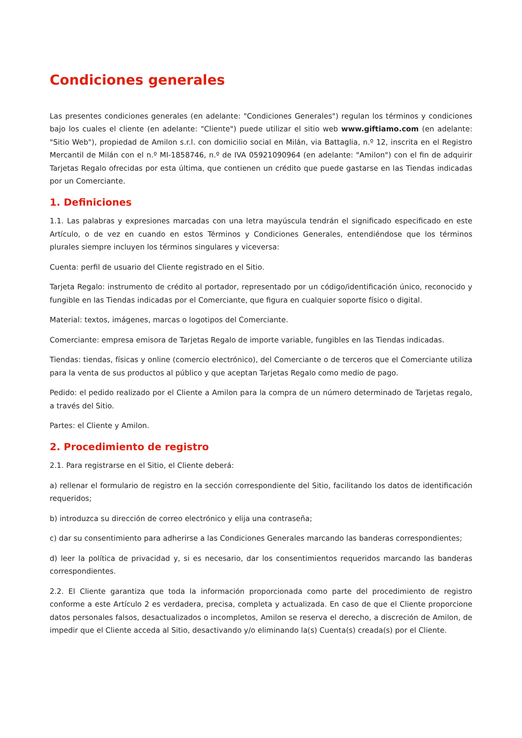Condiciones generales
Las presentes condiciones generales (en adelante: "Condiciones Generales") regulan los términos y condiciones bajo los cuales el cliente (en adelante: "Cliente") puede utilizar el sitio web www.giftiamo.com (en adelante: "Sitio Web"), propiedad de Amilon s.r.l. con domicilio social en Milán, via Battaglia, n.º 12, inscrita en el Registro Mercantil de Milán con el n.º MI-1858746, n.º de IVA 05921090964 (en adelante: "Amilon") con el fin de adquirir Tarjetas Regalo ofrecidas por esta última, que contienen un crédito que puede gastarse en las Tiendas indicadas por un Comerciante.
1. Definiciones
1.1. Las palabras y expresiones marcadas con una letra mayúscula tendrán el significado especificado en este Artículo, o de vez en cuando en estos Términos y Condiciones Generales, entendiéndose que los términos plurales siempre incluyen los términos singulares y viceversa:
Cuenta: perfil de usuario del Cliente registrado en el Sitio.
Tarjeta Regalo: instrumento de crédito al portador, representado por un código/identificación único, reconocido y fungible en las Tiendas indicadas por el Comerciante, que figura en cualquier soporte físico o digital.
Material: textos, imágenes, marcas o logotipos del Comerciante.
Comerciante: empresa emisora de Tarjetas Regalo de importe variable, fungibles en las Tiendas indicadas.
Tiendas: tiendas, físicas y online (comercio electrónico), del Comerciante o de terceros que el Comerciante utiliza para la venta de sus productos al público y que aceptan Tarjetas Regalo como medio de pago.
Pedido: el pedido realizado por el Cliente a Amilon para la compra de un número determinado de Tarjetas regalo, a través del Sitio.
Partes: el Cliente y Amilon.
2. Procedimiento de registro
2.1. Para registrarse en el Sitio, el Cliente deberá:
a) rellenar el formulario de registro en la sección correspondiente del Sitio, facilitando los datos de identificación requeridos;
b) introduzca su dirección de correo electrónico y elija una contraseña;
c) dar su consentimiento para adherirse a las Condiciones Generales marcando las banderas correspondientes;
d) leer la política de privacidad y, si es necesario, dar los consentimientos requeridos marcando las banderas correspondientes.
2.2. El Cliente garantiza que toda la información proporcionada como parte del procedimiento de registro conforme a este Artículo 2 es verdadera, precisa, completa y actualizada. En caso de que el Cliente proporcione datos personales falsos, desactualizados o incompletos, Amilon se reserva el derecho, a discreción de Amilon, de impedir que el Cliente acceda al Sitio, desactivando y/o eliminando la(s) Cuenta(s) creada(s) por el Cliente.